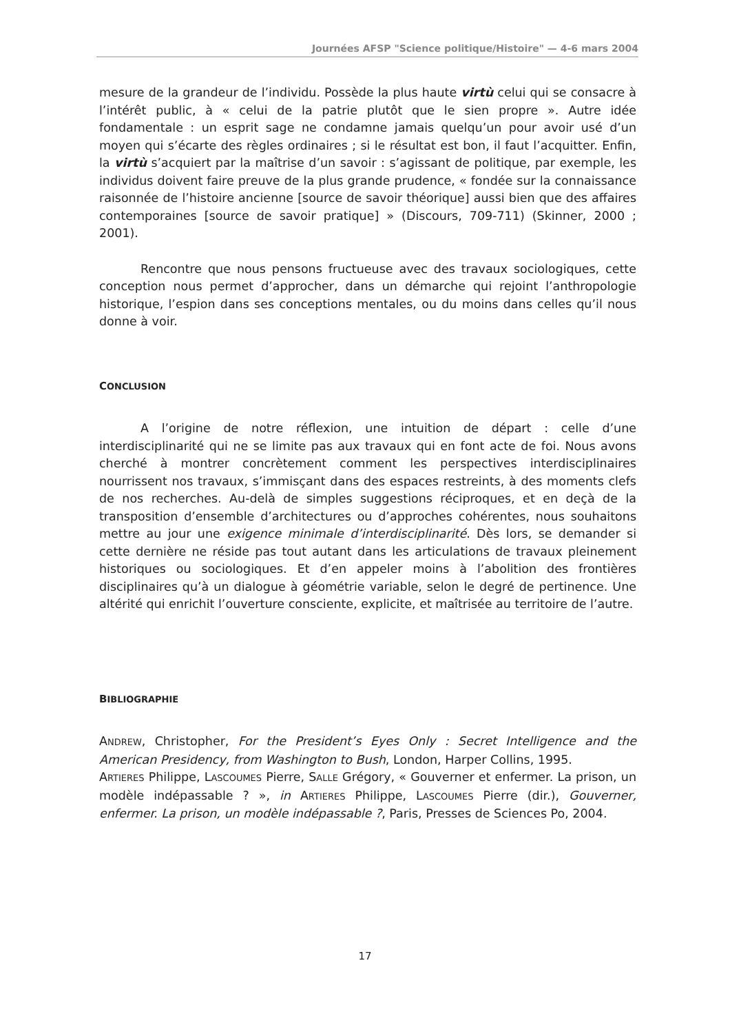Journées AFSP "Science politique/Histoire" — 4-6 mars 2004
mesure de la grandeur de l’individu. Possède la plus haute virtù celui qui se consacre à l’intérêt public, à « celui de la patrie plutôt que le sien propre ». Autre idée fondamentale : un esprit sage ne condamne jamais quelqu’un pour avoir usé d’un moyen qui s’écarte des règles ordinaires ; si le résultat est bon, il faut l’acquitter. Enfin, la virtù s’acquiert par la maîtrise d’un savoir : s’agissant de politique, par exemple, les individus doivent faire preuve de la plus grande prudence, « fondée sur la connaissance raisonnée de l’histoire ancienne [source de savoir théorique] aussi bien que des affaires contemporaines [source de savoir pratique] » (Discours, 709-711) (Skinner, 2000 ; 2001).
Rencontre que nous pensons fructueuse avec des travaux sociologiques, cette conception nous permet d’approcher, dans un démarche qui rejoint l’anthropologie historique, l’espion dans ses conceptions mentales, ou du moins dans celles qu’il nous donne à voir.
CONCLUSION
A l’origine de notre réflexion, une intuition de départ : celle d’une interdisciplinarité qui ne se limite pas aux travaux qui en font acte de foi. Nous avons cherché à montrer concrètement comment les perspectives interdisciplinaires nourrissent nos travaux, s’immisçant dans des espaces restreints, à des moments clefs de nos recherches. Au-delà de simples suggestions réciproques, et en deçà de la transposition d’ensemble d’architectures ou d’approches cohérentes, nous souhaitons mettre au jour une exigence minimale d’interdisciplinarité. Dès lors, se demander si cette dernière ne réside pas tout autant dans les articulations de travaux pleinement historiques ou sociologiques. Et d’en appeler moins à l’abolition des frontières disciplinaires qu’à un dialogue à géométrie variable, selon le degré de pertinence. Une altérité qui enrichit l’ouverture consciente, explicite, et maîtrisée au territoire de l’autre.
BIBLIOGRAPHIE
ANDREW, Christopher, For the President’s Eyes Only : Secret Intelligence and the American Presidency, from Washington to Bush, London, Harper Collins, 1995.
ARTIERES Philippe, LASCOUMES Pierre, SALLE Grégory, « Gouverner et enfermer. La prison, un modèle indépassable ? », in ARTIERES Philippe, LASCOUMES Pierre (dir.), Gouverner, enfermer. La prison, un modèle indépassable ?, Paris, Presses de Sciences Po, 2004.
17